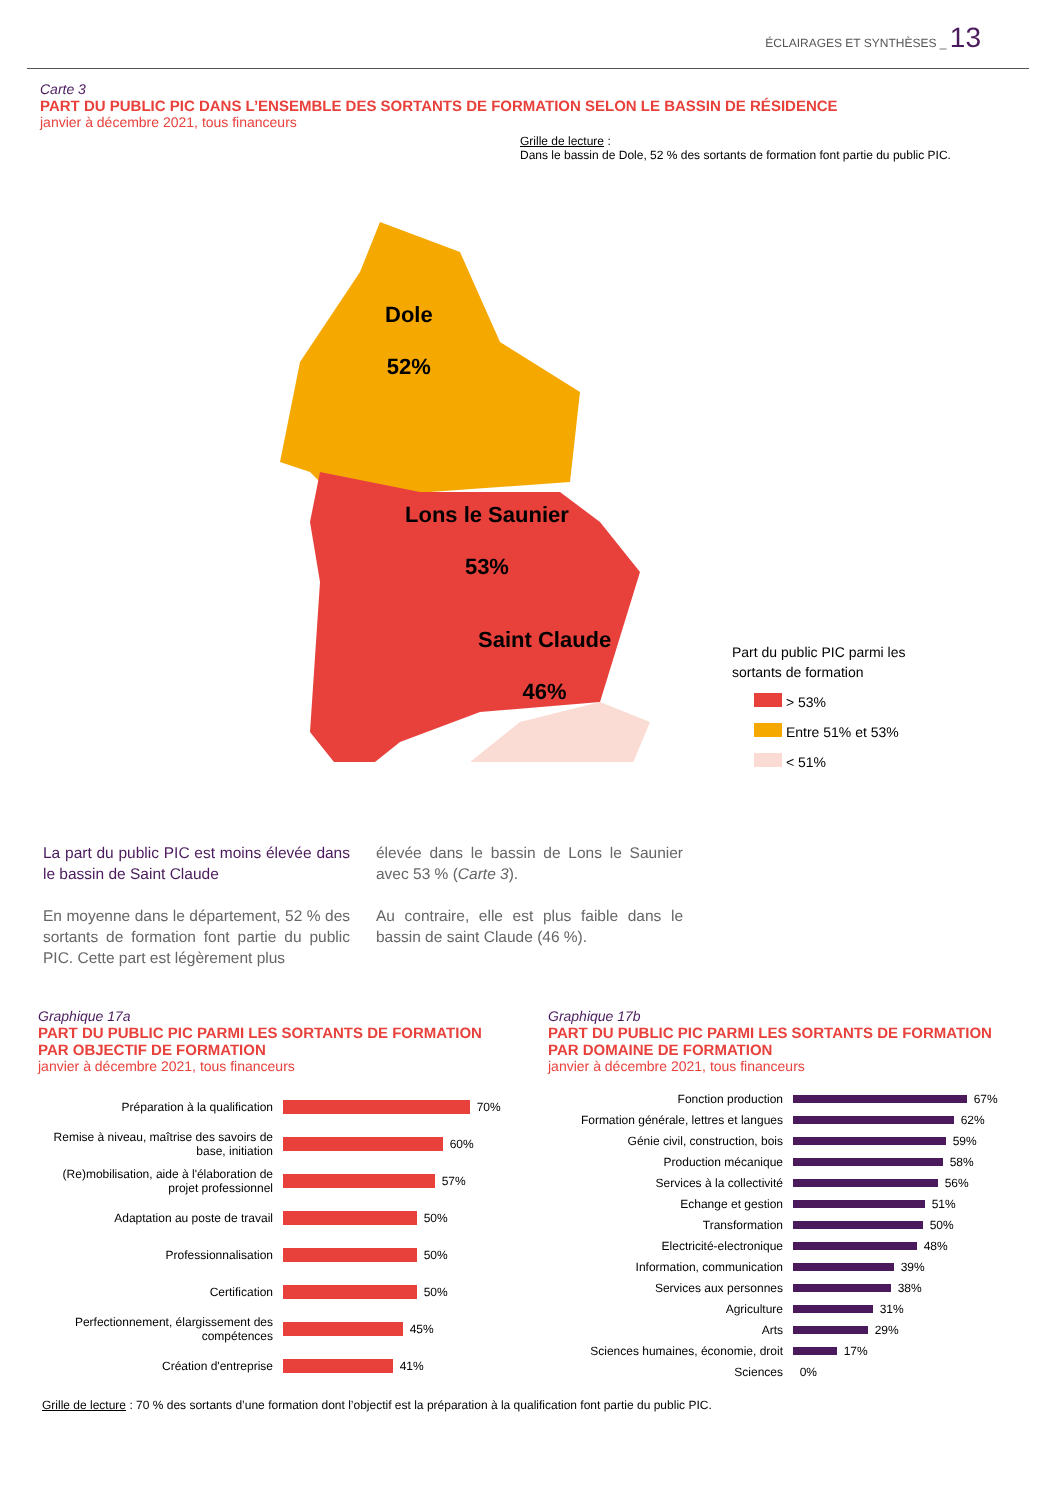ÉCLAIRAGES ET SYNTHÈSES _ 13
Carte 3
PART DU PUBLIC PIC DANS L’ENSEMBLE DES SORTANTS DE FORMATION SELON LE BASSIN DE RÉSIDENCE
janvier à décembre 2021, tous financeurs
Grille de lecture :
Dans le bassin de Dole, 52 % des sortants de formation font partie du public PIC.
Dole
52%
Lons le Saunier
53%
Saint Claude
46%
Part du public PIC parmi les
sortants de formation
> 53%
Entre 51% et 53%
< 51%
La part du public PIC est moins élevée dans le bassin de Saint Claude
En moyenne dans le département, 52 % des sortants de formation font partie du public PIC. Cette part est légèrement plus
élevée dans le bassin de Lons le Saunier avec 53 % (Carte 3).
Au contraire, elle est plus faible dans le bassin de saint Claude (46 %).
Graphique 17a
PART DU PUBLIC PIC PARMI LES SORTANTS DE FORMATION PAR OBJECTIF DE FORMATION
janvier à décembre 2021, tous financeurs
Préparation à la qualification
70%
Remise à niveau, maîtrise des savoirs de base, initiation
60%
(Re)mobilisation, aide à l'élaboration de projet professionnel
57%
Adaptation au poste de travail
50%
Professionnalisation
50%
Certification
50%
Perfectionnement, élargissement des compétences
45%
Création d'entreprise
41%
Graphique 17b
PART DU PUBLIC PIC PARMI LES SORTANTS DE FORMATION PAR DOMAINE DE FORMATION
janvier à décembre 2021, tous financeurs
Fonction production
67%
Formation générale, lettres et langues
62%
Génie civil, construction, bois
59%
Production mécanique
58%
Services à la collectivité
56%
Echange et gestion
51%
Transformation
50%
Electricité-electronique
48%
Information, communication
39%
Services aux personnes
38%
Agriculture
31%
Arts
29%
Sciences humaines, économie, droit
17%
Sciences
0%
Grille de lecture : 70 % des sortants d’une formation dont l’objectif est la préparation à la qualification font partie du public PIC.